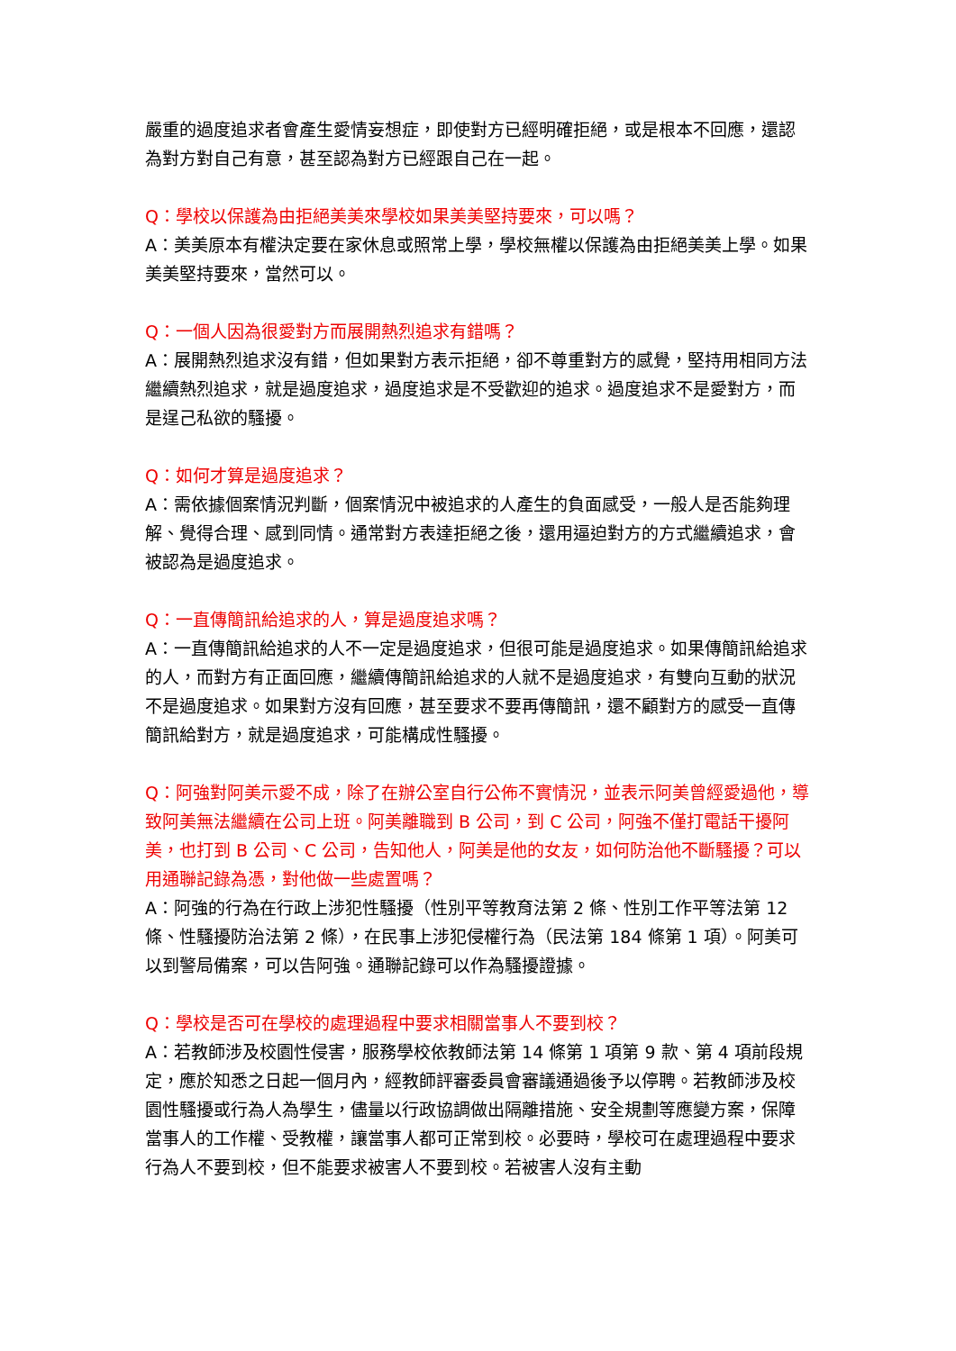嚴重的過度追求者會產生愛情妄想症，即使對方已經明確拒絕，或是根本不回應，還認為對方對自己有意，甚至認為對方已經跟自己在一起。
Q：學校以保護為由拒絕美美來學校如果美美堅持要來，可以嗎？
A：美美原本有權決定要在家休息或照常上學，學校無權以保護為由拒絕美美上學。如果美美堅持要來，當然可以。
Q：一個人因為很愛對方而展開熱烈追求有錯嗎？
A：展開熱烈追求沒有錯，但如果對方表示拒絕，卻不尊重對方的感覺，堅持用相同方法繼續熱烈追求，就是過度追求，過度追求是不受歡迎的追求。過度追求不是愛對方，而是逞己私欲的騷擾。
Q：如何才算是過度追求？
A：需依據個案情況判斷，個案情況中被追求的人產生的負面感受，一般人是否能夠理解、覺得合理、感到同情。通常對方表達拒絕之後，還用逼迫對方的方式繼續追求，會被認為是過度追求。
Q：一直傳簡訊給追求的人，算是過度追求嗎？
A：一直傳簡訊給追求的人不一定是過度追求，但很可能是過度追求。如果傳簡訊給追求的人，而對方有正面回應，繼續傳簡訊給追求的人就不是過度追求，有雙向互動的狀況不是過度追求。如果對方沒有回應，甚至要求不要再傳簡訊，還不顧對方的感受一直傳簡訊給對方，就是過度追求，可能構成性騷擾。
Q：阿強對阿美示愛不成，除了在辦公室自行公佈不實情況，並表示阿美曾經愛過他，導致阿美無法繼續在公司上班。阿美離職到 B 公司，到 C 公司，阿強不僅打電話干擾阿美，也打到 B 公司、C 公司，告知他人，阿美是他的女友，如何防治他不斷騷擾？可以用通聯記錄為憑，對他做一些處置嗎？
A：阿強的行為在行政上涉犯性騷擾（性別平等教育法第 2 條、性別工作平等法第 12 條、性騷擾防治法第 2 條），在民事上涉犯侵權行為（民法第 184 條第 1 項）。阿美可以到警局備案，可以告阿強。通聯記錄可以作為騷擾證據。
Q：學校是否可在學校的處理過程中要求相關當事人不要到校？
A：若教師涉及校園性侵害，服務學校依教師法第 14 條第 1 項第 9 款、第 4 項前段規定，應於知悉之日起一個月內，經教師評審委員會審議通過後予以停聘。若教師涉及校園性騷擾或行為人為學生，儘量以行政協調做出隔離措施、安全規劃等應變方案，保障當事人的工作權、受教權，讓當事人都可正常到校。必要時，學校可在處理過程中要求行為人不要到校，但不能要求被害人不要到校。若被害人沒有主動